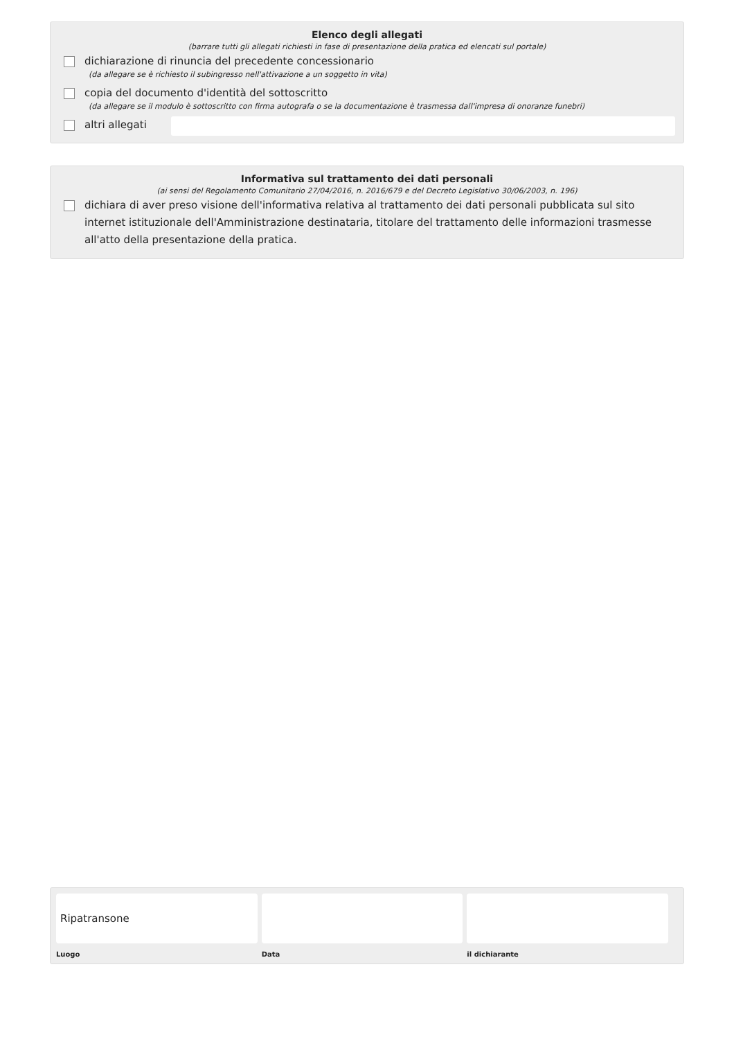Elenco degli allegati
(barrare tutti gli allegati richiesti in fase di presentazione della pratica ed elencati sul portale)
dichiarazione di rinuncia del precedente concessionario
(da allegare se è richiesto il subingresso nell'attivazione a un soggetto in vita)
copia del documento d'identità del sottoscritto
(da allegare se il modulo è sottoscritto con firma autografa o se la documentazione è trasmessa dall'impresa di onoranze funebri)
altri allegati
Informativa sul trattamento dei dati personali
(ai sensi del Regolamento Comunitario 27/04/2016, n. 2016/679 e del Decreto Legislativo 30/06/2003, n. 196)
dichiara di aver preso visione dell'informativa relativa al trattamento dei dati personali pubblicata sul sito internet istituzionale dell'Amministrazione destinataria, titolare del trattamento delle informazioni trasmesse all'atto della presentazione della pratica.
Ripatransone
Luogo
Data il dichiarante